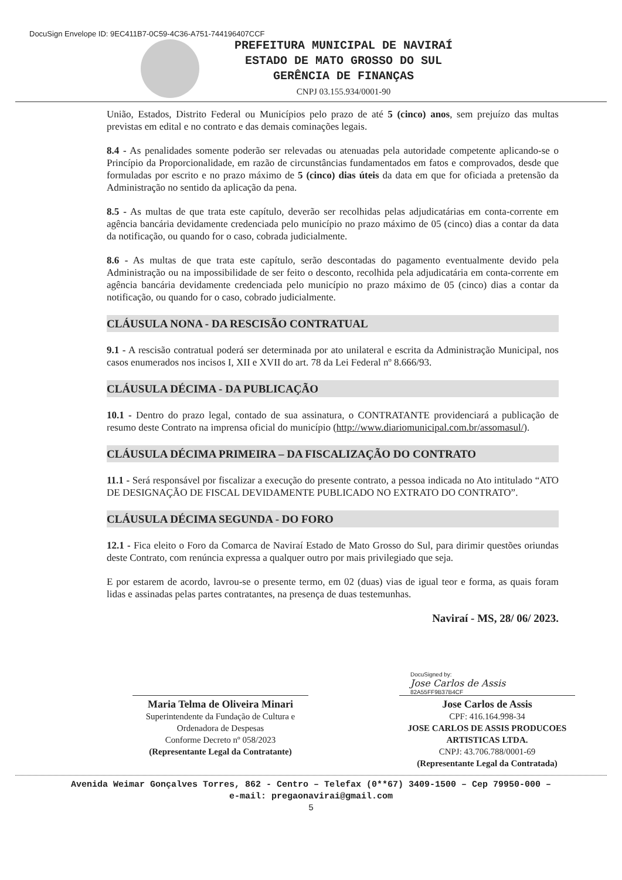DocuSign Envelope ID: 9EC411B7-0C59-4C36-A751-744196407CCF
PREFEITURA MUNICIPAL DE NAVIRAÍ
ESTADO DE MATO GROSSO DO SUL
GERÊNCIA DE FINANÇAS
CNPJ 03.155.934/0001-90
União, Estados, Distrito Federal ou Municípios pelo prazo de até 5 (cinco) anos, sem prejuízo das multas previstas em edital e no contrato e das demais cominações legais.
8.4 - As penalidades somente poderão ser relevadas ou atenuadas pela autoridade competente aplicando-se o Princípio da Proporcionalidade, em razão de circunstâncias fundamentados em fatos e comprovados, desde que formuladas por escrito e no prazo máximo de 5 (cinco) dias úteis da data em que for oficiada a pretensão da Administração no sentido da aplicação da pena.
8.5 - As multas de que trata este capítulo, deverão ser recolhidas pelas adjudicatárias em conta-corrente em agência bancária devidamente credenciada pelo município no prazo máximo de 05 (cinco) dias a contar da data da notificação, ou quando for o caso, cobrada judicialmente.
8.6 - As multas de que trata este capítulo, serão descontadas do pagamento eventualmente devido pela Administração ou na impossibilidade de ser feito o desconto, recolhida pela adjudicatária em conta-corrente em agência bancária devidamente credenciada pelo município no prazo máximo de 05 (cinco) dias a contar da notificação, ou quando for o caso, cobrado judicialmente.
CLÁUSULA NONA - DA RESCISÃO CONTRATUAL
9.1 - A rescisão contratual poderá ser determinada por ato unilateral e escrita da Administração Municipal, nos casos enumerados nos incisos I, XII e XVII do art. 78 da Lei Federal nº 8.666/93.
CLÁUSULA DÉCIMA - DA PUBLICAÇÃO
10.1 - Dentro do prazo legal, contado de sua assinatura, o CONTRATANTE providenciará a publicação de resumo deste Contrato na imprensa oficial do município (http://www.diariomunicipal.com.br/assomasul/).
CLÁUSULA DÉCIMA PRIMEIRA – DA FISCALIZAÇÃO DO CONTRATO
11.1 - Será responsável por fiscalizar a execução do presente contrato, a pessoa indicada no Ato intitulado “ATO DE DESIGNAÇÃO DE FISCAL DEVIDAMENTE PUBLICADO NO EXTRATO DO CONTRATO”.
CLÁUSULA DÉCIMA SEGUNDA - DO FORO
12.1 - Fica eleito o Foro da Comarca de Naviraí Estado de Mato Grosso do Sul, para dirimir questões oriundas deste Contrato, com renúncia expressa a qualquer outro por mais privilegiado que seja.
E por estarem de acordo, lavrou-se o presente termo, em 02 (duas) vias de igual teor e forma, as quais foram lidas e assinadas pelas partes contratantes, na presença de duas testemunhas.
Naviraí - MS, 28/ 06/ 2023.
DocuSigned by:
Jose Carlos de Assis
82A55FF9B37B4CF
Maria Telma de Oliveira Minari
Superintendente da Fundação de Cultura e Ordenadora de Despesas
Conforme Decreto nº 058/2023
(Representante Legal da Contratante)
Jose Carlos de Assis
CPF: 416.164.998-34
JOSE CARLOS DE ASSIS PRODUCOES ARTISTICAS LTDA.
CNPJ: 43.706.788/0001-69
(Representante Legal da Contratada)
Avenida Weimar Gonçalves Torres, 862 - Centro – Telefax (0**67) 3409-1500 – Cep 79950-000 –
e-mail: pregaonavirai@gmail.com
5